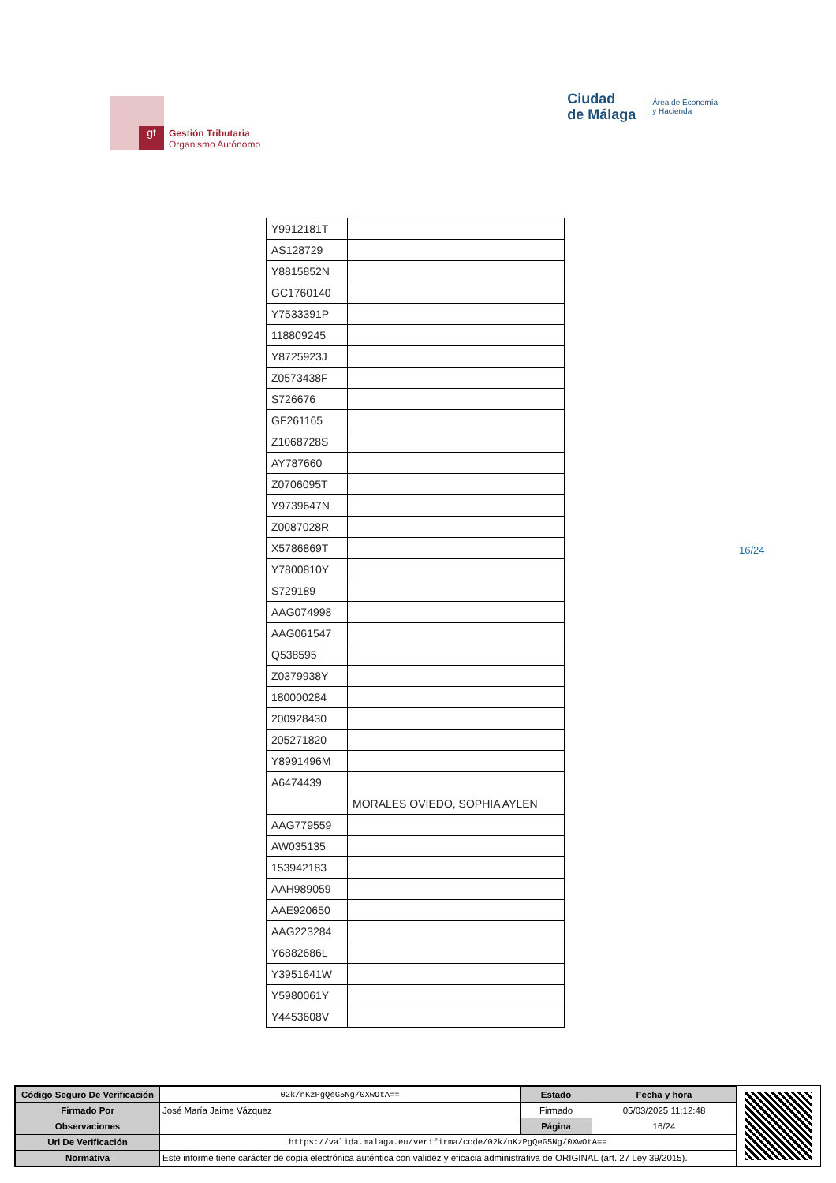gt
Gestión Tributaria
Organismo Autónomo
Ciudad
de Málaga
Área de Economía
y Hacienda
| Y9912181T | |
| AS128729 | |
| Y8815852N | |
| GC1760140 | |
| Y7533391P | |
| 118809245 | |
| Y8725923J | |
| Z0573438F | |
| S726676 | |
| GF261165 | |
| Z1068728S | |
| AY787660 | |
| Z0706095T | |
| Y9739647N | |
| Z0087028R | |
| X5786869T | |
| Y7800810Y | |
| S729189 | |
| AAG074998 | |
| AAG061547 | |
| Q538595 | |
| Z0379938Y | |
| 180000284 | |
| 200928430 | |
| 205271820 | |
| Y8991496M | |
| A6474439 | |
| | MORALES OVIEDO, SOPHIA AYLEN |
| AAG779559 | |
| AW035135 | |
| 153942183 | |
| AAH989059 | |
| AAE920650 | |
| AAG223284 | |
| Y6882686L | |
| Y3951641W | |
| Y5980061Y | |
| Y4453608V | |
16/24
| Código Seguro De Verificación | 02k/nKzPgQeG5Ng/0XwOtA== | Estado | Fecha y hora |
| Firmado Por | José María Jaime Vázquez | Firmado | 05/03/2025 11:12:48 |
| Observaciones | | Página | 16/24 |
| Url De Verificación | https://valida.malaga.eu/verifirma/code/02k/nKzPgQeG5Ng/0XwOtA== | | |
| Normativa | Este informe tiene carácter de copia electrónica auténtica con validez y eficacia administrativa de ORIGINAL (art. 27 Ley 39/2015). | | |